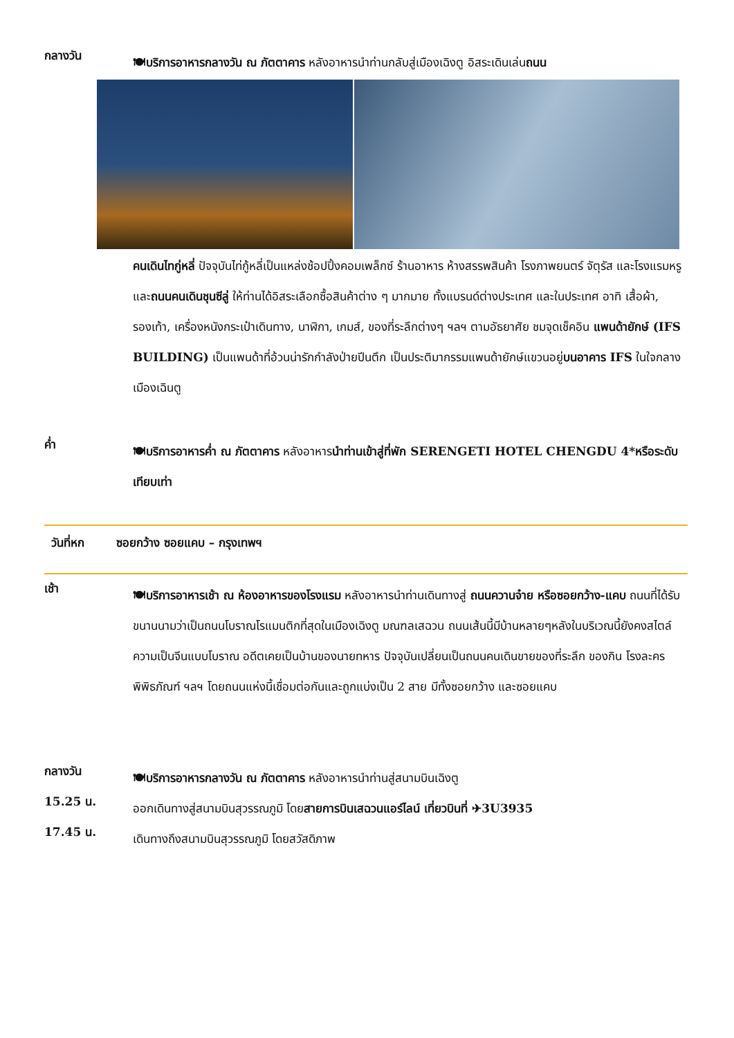กลางวัน
🍽บริการอาหารกลางวัน ณ ภัตตาคาร หลังอาหารนำท่านกลับสู่เมืองเฉิงตู อิสระเดินเล่นถนน
คนเดินไทกู่หลี่ ปัจจุบันไท่กู้หลี่เป็นแหล่งช้อปปิ้งคอมเพล็กซ์ ร้านอาหาร ห้างสรรพสินค้า โรงภาพยนตร์ จัตุรัส และโรงแรมหรู และถนนคนเดินชุนซีลู่ ให้ท่านได้อิสระเลือกซื้อสินค้าต่าง ๆ มากมาย ทั้งแบรนด์ต่างประเทศ และในประเทศ อาทิ เสื้อผ้า, รองเท้า, เครื่องหนังกระเป๋าเดินทาง, นาฬิกา, เกมส์, ของที่ระลึกต่างๆ ฯลฯ ตามอัธยาศัย ชมจุดเช็คอิน แพนด้ายักษ์ (IFS BUILDING) เป็นแพนด้าที่อ้วนน่ารักกำลังป่ายปีนตึก เป็นประติมากรรมแพนด้ายักษ์แขวนอยู่บนอาคาร IFS ในใจกลางเมืองเฉินตู
ค่ำ
🍽บริการอาหารค่ำ ณ ภัตตาคาร หลังอาหารนำท่านเข้าสู่ที่พัก SERENGETI HOTEL CHENGDU 4*หรือระดับเทียบเท่า
วันที่หก ซอยกว้าง ซอยแคบ – กรุงเทพฯ
เช้า
🍽บริการอาหารเช้า ณ ห้องอาหารของโรงแรม หลังอาหารนำท่านเดินทางสู่ ถนนควานจ๋าย หรือซอยกว้าง-แคบ ถนนที่ได้รับขนานนามว่าเป็นถนนโบราณโรแมนติกที่สุดในเมืองเฉิงตู มณฑลเสฉวน ถนนเส้นนี้มีบ้านหลายๆหลังในบริเวณนี้ยังคงสไตล์ความเป็นจีนแบบโบราณ อดีตเคยเป็นบ้านของนายทหาร ปัจจุบันเปลี่ยนเป็นถนนคนเดินขายของที่ระลึก ของกิน โรงละคร พิพิธภัณฑ์ ฯลฯ โดยถนนแห่งนี้เชื่อมต่อกันและถูกแบ่งเป็น 2 สาย มีทั้งซอยกว้าง และซอยแคบ
กลางวัน
🍽บริการอาหารกลางวัน ณ ภัตตาคาร หลังอาหารนำท่านสู่สนามบินเฉิงตู
15.25 น.
ออกเดินทางสู่สนามบินสุวรรณภูมิ โดยสายการบินเสฉวนแอร์ไลน์ เที่ยวบินที่ ✈3U3935
17.45 น.
เดินทางถึงสนามบินสุวรรณภูมิ โดยสวัสดิภาพ